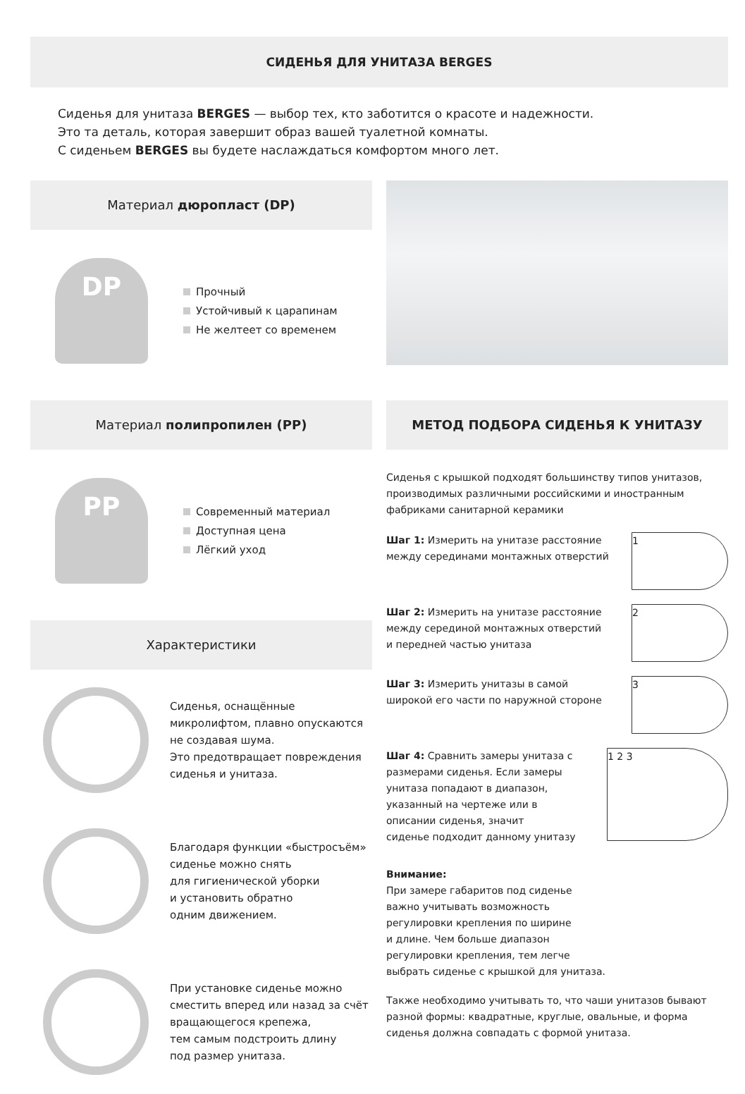СИДЕНЬЯ ДЛЯ УНИТАЗА BERGES
Сиденья для унитаза BERGES — выбор тех, кто заботится о красоте и надежности.
Это та деталь, которая завершит образ вашей туалетной комнаты.
С сиденьем BERGES вы будете наслаждаться комфортом много лет.
Материал дюропласт (DP)
DP
Прочный
Устойчивый к царапинам
Не желтеет со временем
Материал полипропилен (PP)
PP
Современный материал
Доступная цена
Лёгкий уход
Характеристики
Сиденья, оснащённые
микролифтом, плавно опускаются
не создавая шума.
Это предотвращает повреждения
сиденья и унитаза.
Благодаря функции «быстросъём»
сиденье можно снять
для гигиенической уборки
и установить обратно
одним движением.
При установке сиденье можно
сместить вперед или назад за счёт
вращающегося крепежа,
тем самым подстроить длину
под размер унитаза.
МЕТОД ПОДБОРА СИДЕНЬЯ К УНИТАЗУ
Сиденья с крышкой подходят большинству типов унитазов, производимых различными российскими и иностранным фабриками санитарной керамики
Шаг 1: Измерить на унитазе расстояние
между серединами монтажных отверстий
1
Шаг 2: Измерить на унитазе расстояние
между серединой монтажных отверстий
и передней частью унитаза
2
Шаг 3: Измерить унитазы в самой
широкой его части по наружной стороне
3
Шаг 4: Сравнить замеры унитаза с
размерами сиденья. Если замеры
унитаза попадают в диапазон,
указанный на чертеже или в
описании сиденья, значит
сиденье подходит данному унитазу
1 2 3
Внимание:
При замере габаритов под сиденье
важно учитывать возможность
регулировки крепления по ширине
и длине. Чем больше диапазон
регулировки крепления, тем легче
выбрать сиденье с крышкой для унитаза.
Также необходимо учитывать то, что чаши унитазов бывают разной формы: квадратные, круглые, овальные, и форма сиденья должна совпадать с формой унитаза.